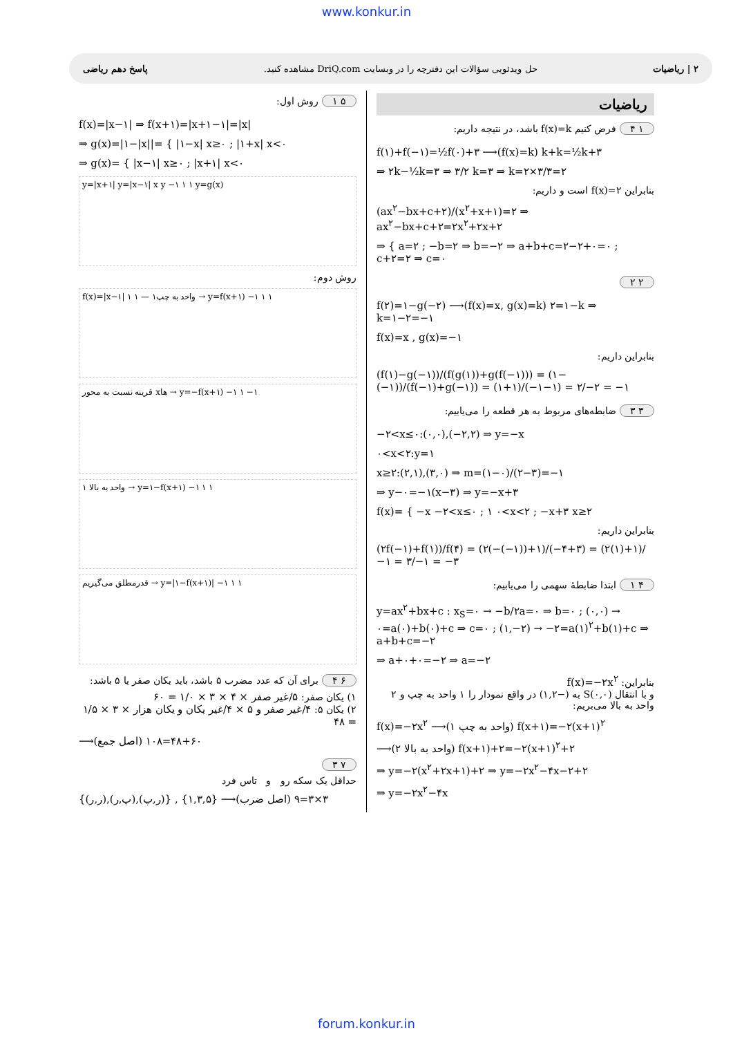www.konkur.in
۲ | ریاضیات حل ویدئویی سؤالات این دفترچه را در وبسایت DriQ.com مشاهده کنید. پاسخ دهم ریاضی
ریاضیات
۱ ۴ فرض کنیم f(x)=k باشد، در نتیجه داریم:
f(۱)+f(−۱)=½f(۰)+۳ ⟶(f(x)=k) k+k=½k+۳
⇒ ۲k−½k=۳ ⇒ ۳/۲ k=۳ ⇒ k=۲×۳/۳=۲
بنابراین f(x)=۲ است و داریم:
(ax<sup>۲</sup>−bx+c+۲)/(x<sup>۲</sup>+x+۱)=۲ ⇒ ax<sup>۲</sup>−bx+c+۲=۲x<sup>۲</sup>+۲x+۲
⇒ { a=۲ ; −b=۲ ⇒ b=−۲ ⇒ a+b+c=۲−۲+۰=۰ ; c+۲=۲ ⇒ c=۰
۲ ۲
f(۲)=۱−g(−۲) ⟶(f(x)=x, g(x)=k) ۲=۱−k ⇒ k=۱−۲=−۱
f(x)=x , g(x)=−۱
بنابراین داریم:
(f(۱)−g(−۱))/(f(g(۱))+g(f(−۱))) = (۱−(−۱))/(f(−۱)+g(−۱)) = (۱+۱)/(−۱−۱) = ۲/−۲ = −۱
۳ ۳ ضابطه‌های مربوط به هر قطعه را می‌یابیم:
−۲<x≤۰:(۰,۰),(−۲,۲) ⇒ y=−x
۰<x<۲:y=۱
x≥۲:(۲,۱),(۳,۰) ⇒ m=(۱−۰)/(۲−۳)=−۱
⇒ y−۰=−۱(x−۳) ⇒ y=−x+۳
f(x)= { −x −۲<x≤۰ ; ۱ ۰<x<۲ ; −x+۳ x≥۲
بنابراین داریم:
(۲f(−۱)+f(۱))/f(۴) = (۲(−(−۱))+۱)/(−۴+۳) = (۲(۱)+۱)/−۱ = ۳/−۱ = −۳
۴ ۱ ابتدا ضابطهٔ سهمی را می‌یابیم:
y=ax<sup>۲</sup>+bx+c : x<sub>S</sub>=۰ → −b/۲a=۰ ⇒ b=۰ ; (۰,۰) → ۰=a(۰)+b(۰)+c ⇒ c=۰ ; (۱,−۲) → −۲=a(۱)<sup>۲</sup>+b(۱)+c ⇒ a+b+c=−۲
⇒ a+۰+۰=−۲ ⇒ a=−۲
بنابراین: f(x)=−۲x<sup>۲</sup>
و با انتقال S(۰,۰) به (−۱,۲) در واقع نمودار را ۱ واحد به چپ و ۲ واحد به بالا می‌بریم:
f(x)=−۲x<sup>۲</sup> ⟶(۱ واحد به چپ) f(x+۱)=−۲(x+۱)<sup>۲</sup>
⟶(۲ واحد به بالا) f(x+۱)+۲=−۲(x+۱)<sup>۲</sup>+۲
⇒ y=−۲(x<sup>۲</sup>+۲x+۱)+۲ ⇒ y=−۲x<sup>۲</sup>−۴x−۲+۲
⇒ y=−۲x<sup>۲</sup>−۴x
۵ ۱ روش اول:
f(x)=|x−۱| ⇒ f(x+۱)=|x+۱−۱|=|x|
⇒ g(x)=|۱−|x||= { |۱−x| x≥۰ ; |۱+x| x<۰
⇒ g(x)= { |x−۱| x≥۰ ; |x+۱| x<۰
y=|x+۱| y=|x−۱| x y −۱ ۱ ۱ y=g(x)
روش دوم:
f(x)=|x−۱| ۱ ۱ — ۱واحد به چپ → y=f(x+۱) −۱ ۱ ۱
قرینه نسبت به محور xها → y=−f(x+۱) −۱ ۱ −۱
۱ واحد به بالا → y=۱−f(x+۱) −۱ ۱ ۱
قدرمطلق می‌گیریم → y=|۱−f(x+۱)| −۱ ۱ ۱
۶ ۴ برای آن که عدد مضرب ۵ باشد، باید یکان صفر یا ۵ باشد:
۱) یکان صفر: ۵/غیر صفر × ۴ × ۳ × ۱/۰ = ۶۰
۲) یکان ۵: ۴/غیر صفر و ۵ × ۴/غیر یکان و یکان هزار × ۳ × ۱/۵ = ۴۸
⟶(اصل جمع) ۶۰+۴۸=۱۰۸
۷ ۳
حداقل یک سکه رو و تاس فرد
{(ر,ر),(پ,ر),(ر,پ)} , {۱,۳,۵} ⟶(اصل ضرب) ۳×۳=۹
forum.konkur.in